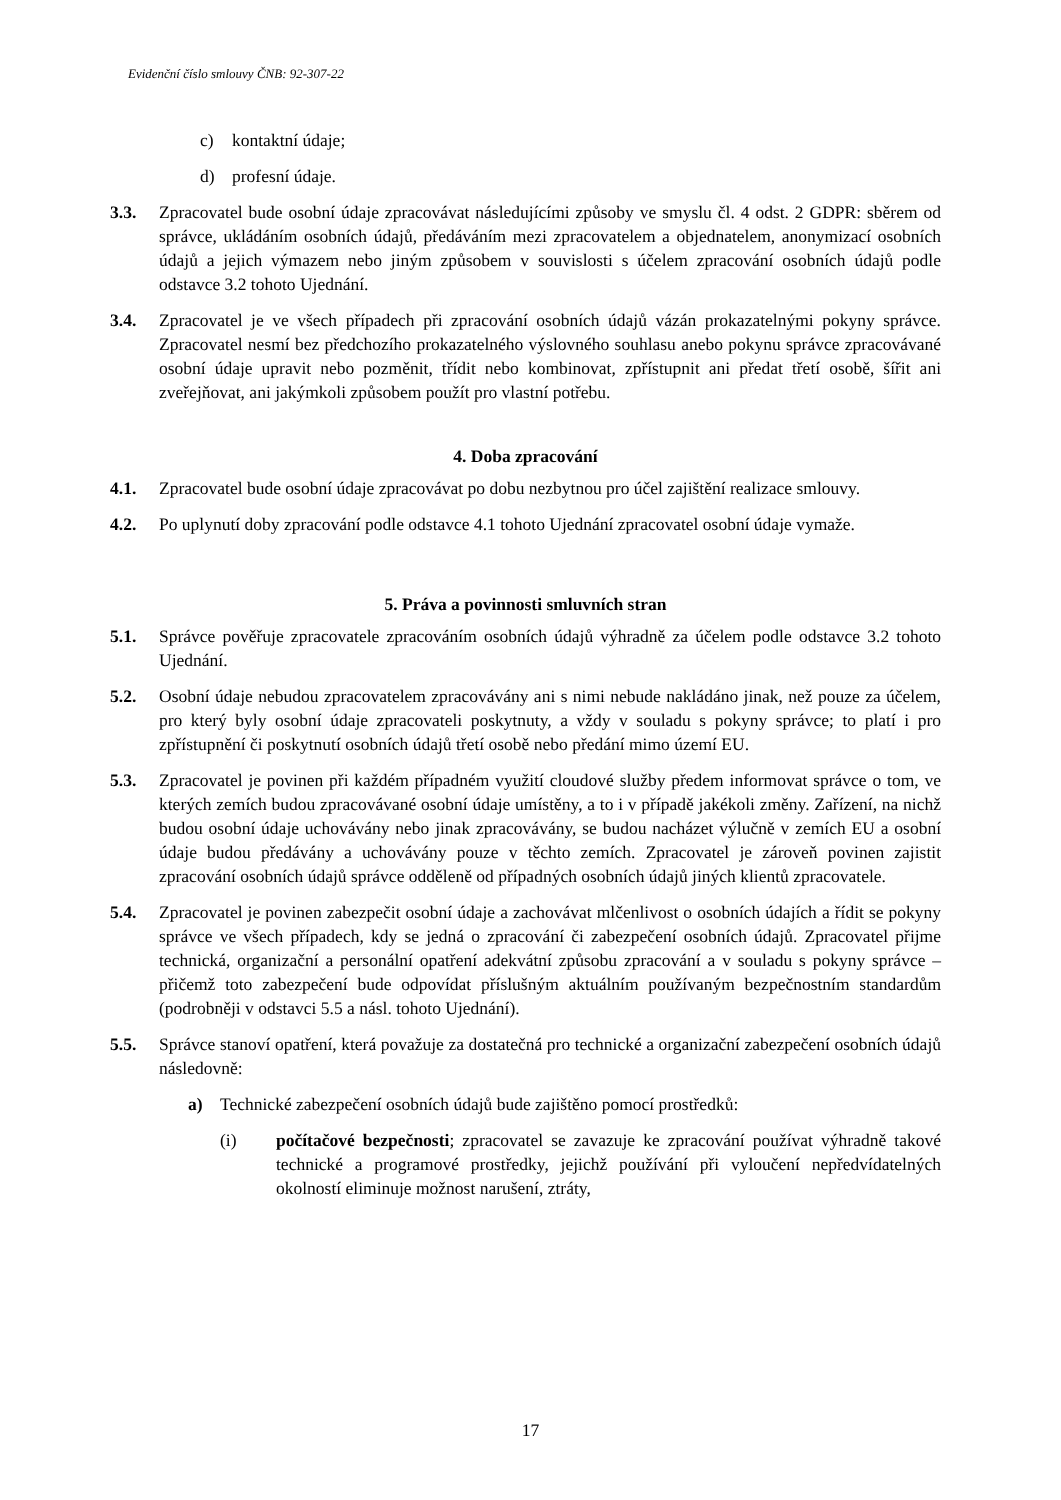Evidenční číslo smlouvy ČNB: 92-307-22
c) kontaktní údaje;
d) profesní údaje.
3.3. Zpracovatel bude osobní údaje zpracovávat následujícími způsoby ve smyslu čl. 4 odst. 2 GDPR: sběrem od správce, ukládáním osobních údajů, předáváním mezi zpracovatelem a objednatelem, anonymizací osobních údajů a jejich výmazem nebo jiným způsobem v souvislosti s účelem zpracování osobních údajů podle odstavce 3.2 tohoto Ujednání.
3.4. Zpracovatel je ve všech případech při zpracování osobních údajů vázán prokazatelnými pokyny správce. Zpracovatel nesmí bez předchozího prokazatelného výslovného souhlasu anebo pokynu správce zpracovávané osobní údaje upravit nebo pozměnit, třídit nebo kombinovat, zpřístupnit ani předat třetí osobě, šířit ani zveřejňovat, ani jakýmkoli způsobem použít pro vlastní potřebu.
4. Doba zpracování
4.1. Zpracovatel bude osobní údaje zpracovávat po dobu nezbytnou pro účel zajištění realizace smlouvy.
4.2. Po uplynutí doby zpracování podle odstavce 4.1 tohoto Ujednání zpracovatel osobní údaje vymaže.
5. Práva a povinnosti smluvních stran
5.1. Správce pověřuje zpracovatele zpracováním osobních údajů výhradně za účelem podle odstavce 3.2 tohoto Ujednání.
5.2. Osobní údaje nebudou zpracovatelem zpracovávány ani s nimi nebude nakládáno jinak, než pouze za účelem, pro který byly osobní údaje zpracovateli poskytnuty, a vždy v souladu s pokyny správce; to platí i pro zpřístupnění či poskytnutí osobních údajů třetí osobě nebo předání mimo území EU.
5.3. Zpracovatel je povinen při každém případném využití cloudové služby předem informovat správce o tom, ve kterých zemích budou zpracovávané osobní údaje umístěny, a to i v případě jakékoli změny. Zařízení, na nichž budou osobní údaje uchovávány nebo jinak zpracovávány, se budou nacházet výlučně v zemích EU a osobní údaje budou předávány a uchovávány pouze v těchto zemích. Zpracovatel je zároveň povinen zajistit zpracování osobních údajů správce odděleně od případných osobních údajů jiných klientů zpracovatele.
5.4. Zpracovatel je povinen zabezpečit osobní údaje a zachovávat mlčenlivost o osobních údajích a řídit se pokyny správce ve všech případech, kdy se jedná o zpracování či zabezpečení osobních údajů. Zpracovatel přijme technická, organizační a personální opatření adekvátní způsobu zpracování a v souladu s pokyny správce – přičemž toto zabezpečení bude odpovídat příslušným aktuálním používaným bezpečnostním standardům (podrobněji v odstavci 5.5 a násl. tohoto Ujednání).
5.5. Správce stanoví opatření, která považuje za dostatečná pro technické a organizační zabezpečení osobních údajů následovně:
a) Technické zabezpečení osobních údajů bude zajištěno pomocí prostředků:
(i) počítačové bezpečnosti; zpracovatel se zavazuje ke zpracování používat výhradně takové technické a programové prostředky, jejichž používání při vyloučení nepředvídatelných okolností eliminuje možnost narušení, ztráty,
17